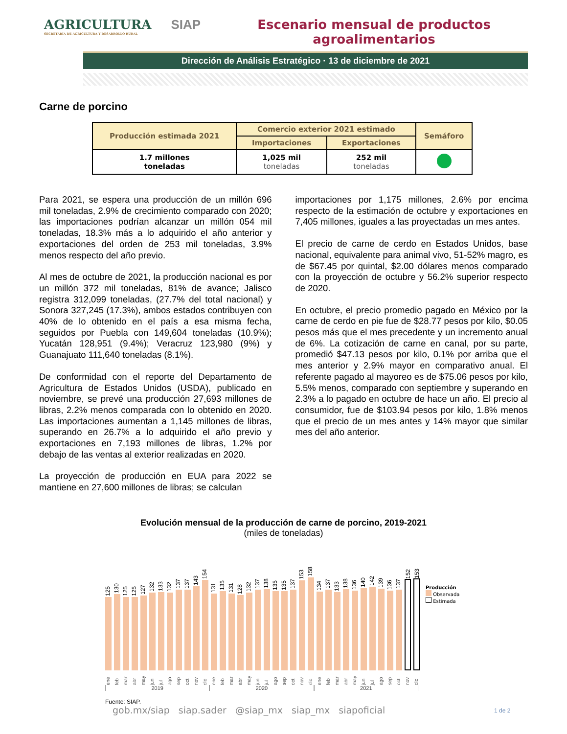AGRICULTURA
SECRETARÍA DE AGRICULTURA Y DESARROLLO RURAL
SIAP Escenario mensual de productos agroalimentarios
Dirección de Análisis Estratégico · 13 de diciembre de 2021
Carne de porcino
| Producción estimada 2021 | Comercio exterior 2021 estimado | | Semáforo |
| --- | --- | --- | --- |
| | Importaciones | Exportaciones | |
| 1.7 millones toneladas | 1,025 mil toneladas | 252 mil toneladas | |
Para 2021, se espera una producción de un millón 696 mil toneladas, 2.9% de crecimiento comparado con 2020; las importaciones podrían alcanzar un millón 054 mil toneladas, 18.3% más a lo adquirido el año anterior y exportaciones del orden de 253 mil toneladas, 3.9% menos respecto del año previo.
Al mes de octubre de 2021, la producción nacional es por un millón 372 mil toneladas, 81% de avance; Jalisco registra 312,099 toneladas, (27.7% del total nacional) y Sonora 327,245 (17.3%), ambos estados contribuyen con 40% de lo obtenido en el país a esa misma fecha, seguidos por Puebla con 149,604 toneladas (10.9%); Yucatán 128,951 (9.4%); Veracruz 123,980 (9%) y Guanajuato 111,640 toneladas (8.1%).
De conformidad con el reporte del Departamento de Agricultura de Estados Unidos (USDA), publicado en noviembre, se prevé una producción 27,693 millones de libras, 2.2% menos comparada con lo obtenido en 2020. Las importaciones aumentan a 1,145 millones de libras, superando en 26.7% a lo adquirido el año previo y exportaciones en 7,193 millones de libras, 1.2% por debajo de las ventas al exterior realizadas en 2020.
La proyección de producción en EUA para 2022 se mantiene en 27,600 millones de libras; se calculan
importaciones por 1,175 millones, 2.6% por encima respecto de la estimación de octubre y exportaciones en 7,405 millones, iguales a las proyectadas un mes antes.
El precio de carne de cerdo en Estados Unidos, base nacional, equivalente para animal vivo, 51-52% magro, es de $67.45 por quintal, $2.00 dólares menos comparado con la proyección de octubre y 56.2% superior respecto de 2020.
En octubre, el precio promedio pagado en México por la carne de cerdo en pie fue de $28.77 pesos por kilo, $0.05 pesos más que el mes precedente y un incremento anual de 6%. La cotización de carne en canal, por su parte, promedió $47.13 pesos por kilo, 0.1% por arriba que el mes anterior y 2.9% mayor en comparativo anual. El referente pagado al mayoreo es de $75.06 pesos por kilo, 5.5% menos, comparado con septiembre y superando en 2.3% a lo pagado en octubre de hace un año. El precio al consumidor, fue de $103.94 pesos por kilo, 1.8% menos que el precio de un mes antes y 14% mayor que similar mes del año anterior.
Evolución mensual de la producción de carne de porcino, 2019-2021
(miles de toneladas)
125
130
125
125
127
132
133
132
137
137
143
154
131
135
131
128
132
137
138
135
135
137
153
158
134
137
133
138
136
140
142
139
136
137
152
153
ene feb mar abr may jun jul ago sep oct nov dic ene feb mar abr may jun jul ago sep oct nov dic ene feb mar abr may jun jul ago sep oct nov dic
2019 2020 2021
Fuente: SIAP.
Producción
Observada
Estimada
gob.mx/siap siap.sader @siap_mx siap_mx siapoficial
1 de 2